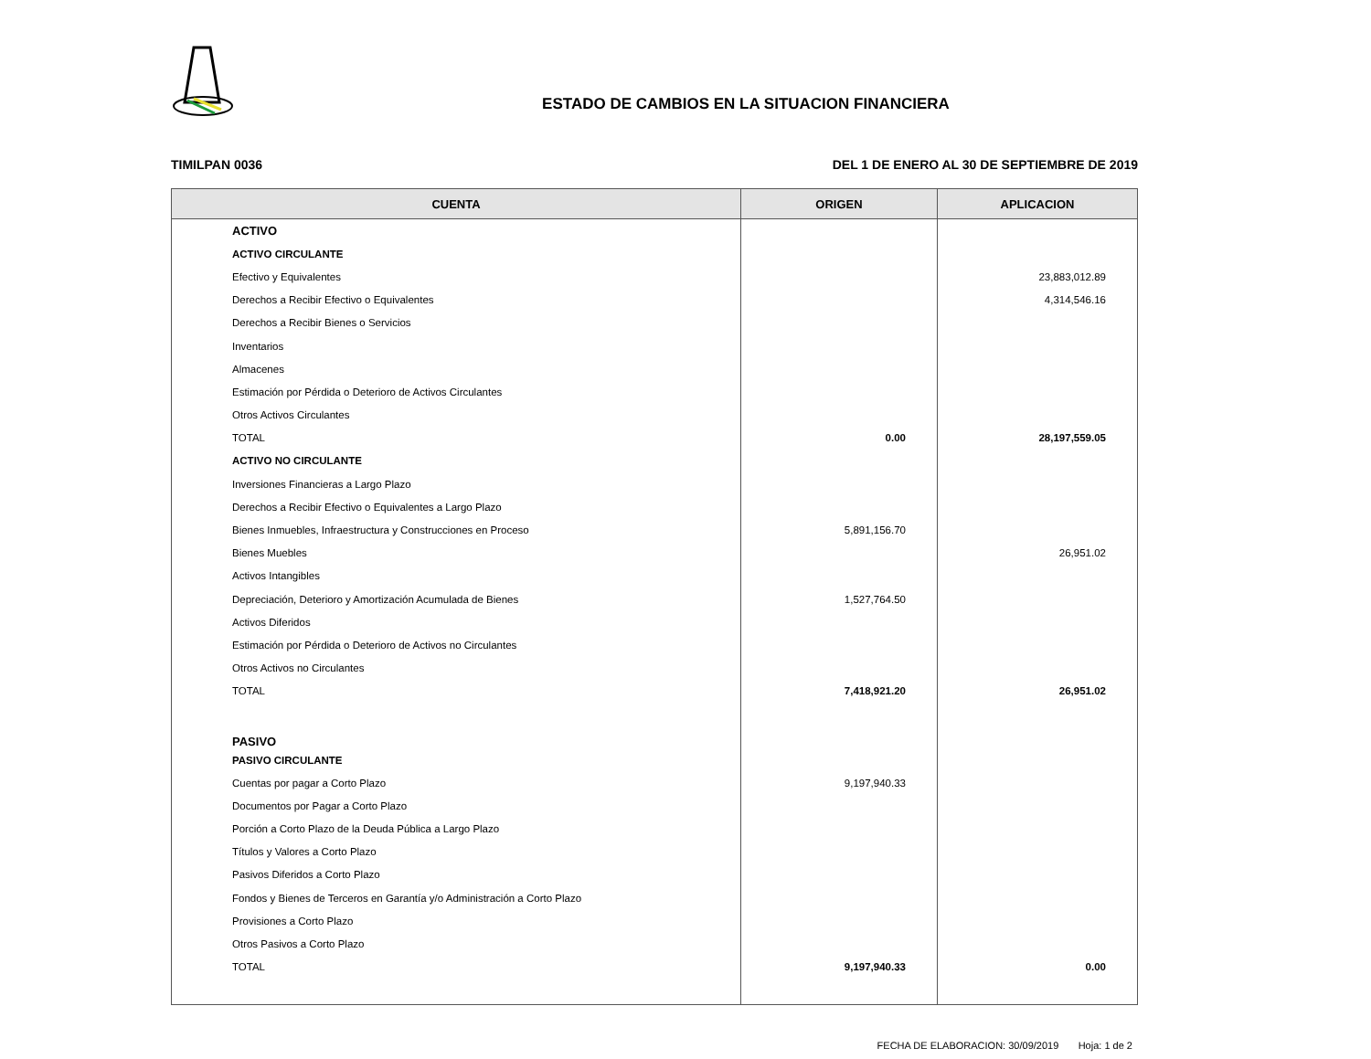ESTADO DE CAMBIOS EN LA SITUACION FINANCIERA
TIMILPAN 0036 DEL 1 DE ENERO AL 30 DE SEPTIEMBRE DE 2019
| CUENTA | ORIGEN | APLICACION |
| --- | --- | --- |
| ACTIVO | | |
| ACTIVO CIRCULANTE | | |
| Efectivo y Equivalentes | | 23,883,012.89 |
| Derechos a Recibir Efectivo o Equivalentes | | 4,314,546.16 |
| Derechos a Recibir Bienes o Servicios | | |
| Inventarios | | |
| Almacenes | | |
| Estimación por Pérdida o Deterioro de Activos Circulantes | | |
| Otros Activos Circulantes | | |
| TOTAL | 0.00 | 28,197,559.05 |
| ACTIVO NO CIRCULANTE | | |
| Inversiones Financieras a Largo Plazo | | |
| Derechos a Recibir Efectivo o Equivalentes a Largo Plazo | | |
| Bienes Inmuebles, Infraestructura y Construcciones en Proceso | 5,891,156.70 | |
| Bienes Muebles | | 26,951.02 |
| Activos Intangibles | | |
| Depreciación, Deterioro y Amortización Acumulada de Bienes | 1,527,764.50 | |
| Activos Diferidos | | |
| Estimación por Pérdida o Deterioro de Activos no Circulantes | | |
| Otros Activos no Circulantes | | |
| TOTAL | 7,418,921.20 | 26,951.02 |
| PASIVO | | |
| PASIVO CIRCULANTE | | |
| Cuentas por pagar a Corto Plazo | 9,197,940.33 | |
| Documentos por Pagar a Corto Plazo | | |
| Porción a Corto Plazo de la Deuda Pública a Largo Plazo | | |
| Títulos y Valores a Corto Plazo | | |
| Pasivos Diferidos a Corto Plazo | | |
| Fondos y Bienes de Terceros en Garantía y/o Administración a Corto Plazo | | |
| Provisiones a Corto Plazo | | |
| Otros Pasivos a Corto Plazo | | |
| TOTAL | 9,197,940.33 | 0.00 |
FECHA DE ELABORACION: 30/09/2019 Hoja: 1 de 2